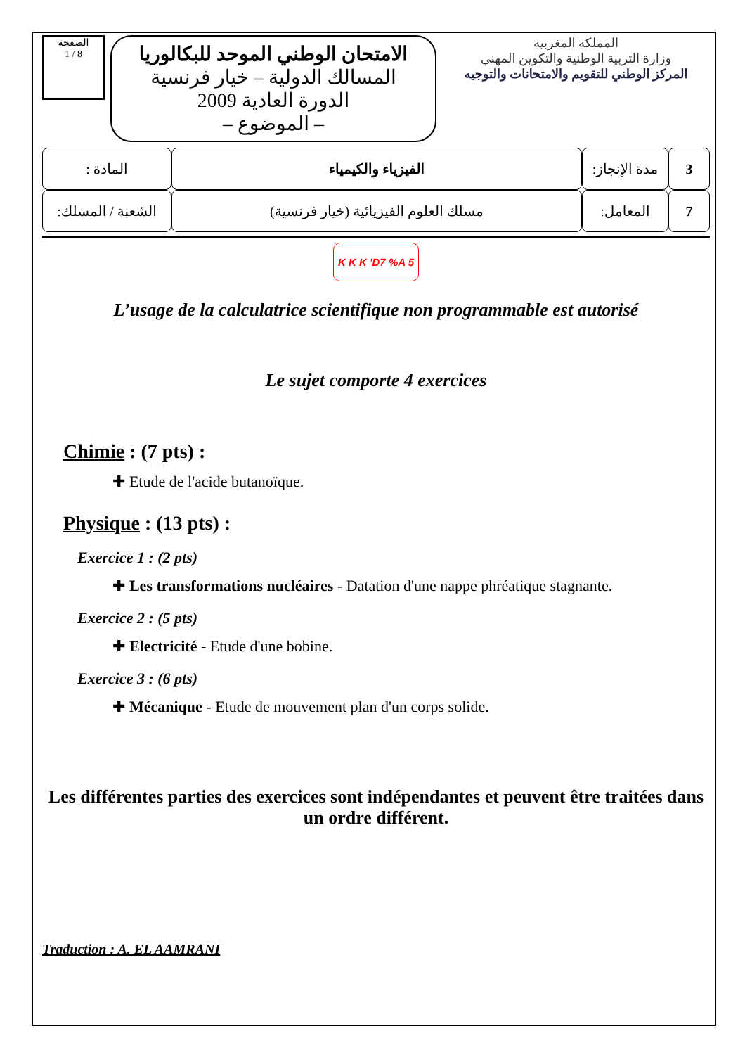الصفحة
1 / 8
الامتحان الوطني الموحد للبكالوريا
المسالك الدولية – خيار فرنسية
الدورة العادية 2009
– الموضوع –
المملكة المغربية
وزارة التربية الوطنية والتكوين المهني
المركز الوطني للتقويم والامتحانات والتوجيه
| المادة : | الفيزياء والكيمياء | مدة الإنجاز: | 3 |
| الشعبة / المسلك: | مسلك العلوم الفيزيائية (خيار فرنسية) | المعامل: | 7 |
K K K 'D7 %A 5
L’usage de la calculatrice scientifique non programmable est autorisé
Le sujet comporte 4 exercices
Chimie : (7 pts) :
✚ Etude de l'acide butanoïque.
Physique : (13 pts) :
Exercice 1 : (2 pts)
✚ Les transformations nucléaires - Datation d'une nappe phréatique stagnante.
Exercice 2 : (5 pts)
✚ Electricité - Etude d'une bobine.
Exercice 3 : (6 pts)
✚ Mécanique - Etude de mouvement plan d'un corps solide.
Les différentes parties des exercices sont indépendantes et peuvent être traitées dans un ordre différent.
Traduction : A. EL AAMRANI